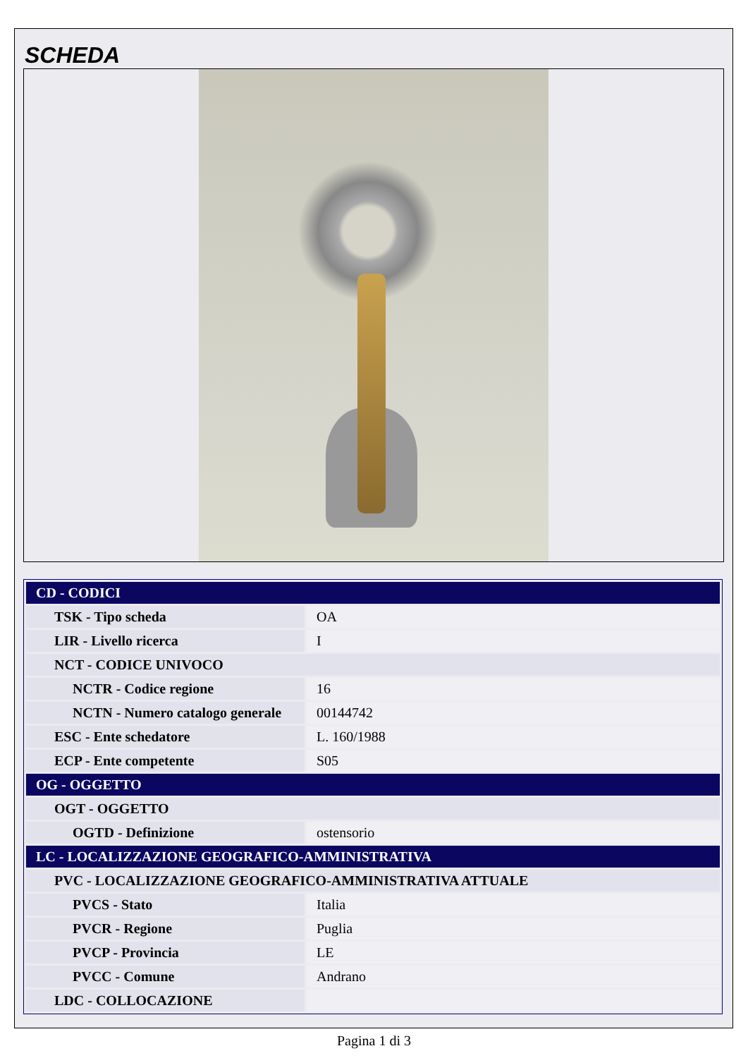SCHEDA
| CD - CODICI | |
| TSK - Tipo scheda | OA |
| LIR - Livello ricerca | I |
| NCT - CODICE UNIVOCO | |
| NCTR - Codice regione | 16 |
| NCTN - Numero catalogo generale | 00144742 |
| ESC - Ente schedatore | L. 160/1988 |
| ECP - Ente competente | S05 |
| OG - OGGETTO | |
| OGT - OGGETTO | |
| OGTD - Definizione | ostensorio |
| LC - LOCALIZZAZIONE GEOGRAFICO-AMMINISTRATIVA | |
| PVC - LOCALIZZAZIONE GEOGRAFICO-AMMINISTRATIVA ATTUALE | |
| PVCS - Stato | Italia |
| PVCR - Regione | Puglia |
| PVCP - Provincia | LE |
| PVCC - Comune | Andrano |
| LDC - COLLOCAZIONE | |
Pagina 1 di 3